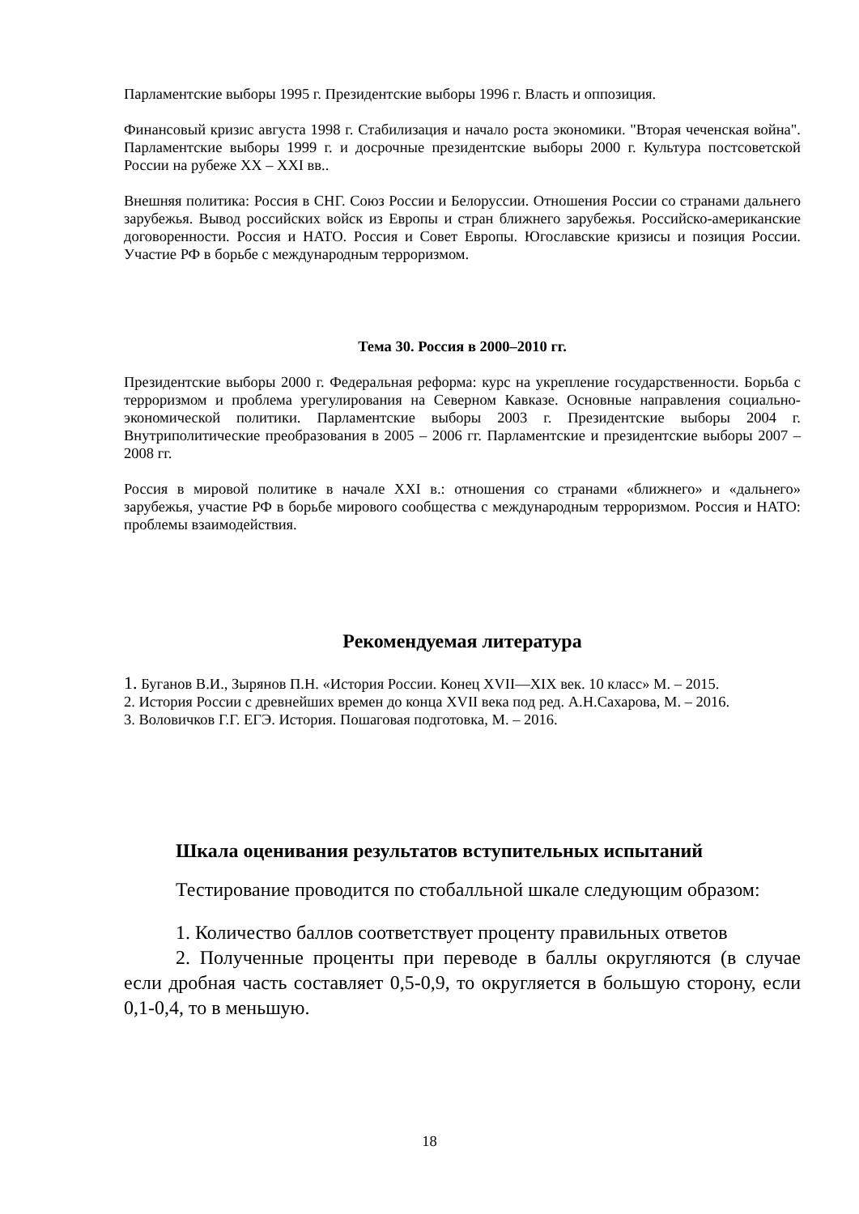Парламентские выборы 1995 г. Президентские выборы 1996 г. Власть и оппозиция.
Финансовый кризис августа 1998 г. Стабилизация и начало роста экономики. "Вторая чеченская война". Парламентские выборы 1999 г. и досрочные президентские выборы 2000 г. Культура постсоветской России на рубеже XX – XXI вв..
Внешняя политика: Россия в СНГ. Союз России и Белоруссии. Отношения России со странами дальнего зарубежья. Вывод российских войск из Европы и стран ближнего зарубежья. Российско-американские договоренности. Россия и НАТО. Россия и Совет Европы. Югославские кризисы и позиция России. Участие РФ в борьбе с международным терроризмом.
Тема 30. Россия в 2000–2010 гг.
Президентские выборы 2000 г. Федеральная реформа: курс на укрепление государственности. Борьба с терроризмом и проблема урегулирования на Северном Кавказе. Основные направления социально-экономической политики. Парламентские выборы 2003 г. Президентские выборы 2004 г. Внутриполитические преобразования в 2005 – 2006 гг. Парламентские и президентские выборы 2007 – 2008 гг.
Россия в мировой политике в начале XXI в.: отношения со странами «ближнего» и «дальнего» зарубежья, участие РФ в борьбе мирового сообщества с международным терроризмом. Россия и НАТО: проблемы взаимодействия.
Рекомендуемая литература
1. Буганов В.И., Зырянов П.Н. «История России. Конец XVII—XIX век. 10 класс» М. – 2015.
2. История России с древнейших времен до конца XVII века под ред. А.Н.Сахарова, М. – 2016.
3. Воловичков Г.Г. ЕГЭ. История. Пошаговая подготовка, М. – 2016.
Шкала оценивания результатов вступительных испытаний
Тестирование проводится по стобалльной шкале следующим образом:
1. Количество баллов соответствует проценту правильных ответов
2. Полученные проценты при переводе в баллы округляются (в случае если дробная часть составляет 0,5-0,9, то округляется в большую сторону, если 0,1-0,4, то в меньшую.
18